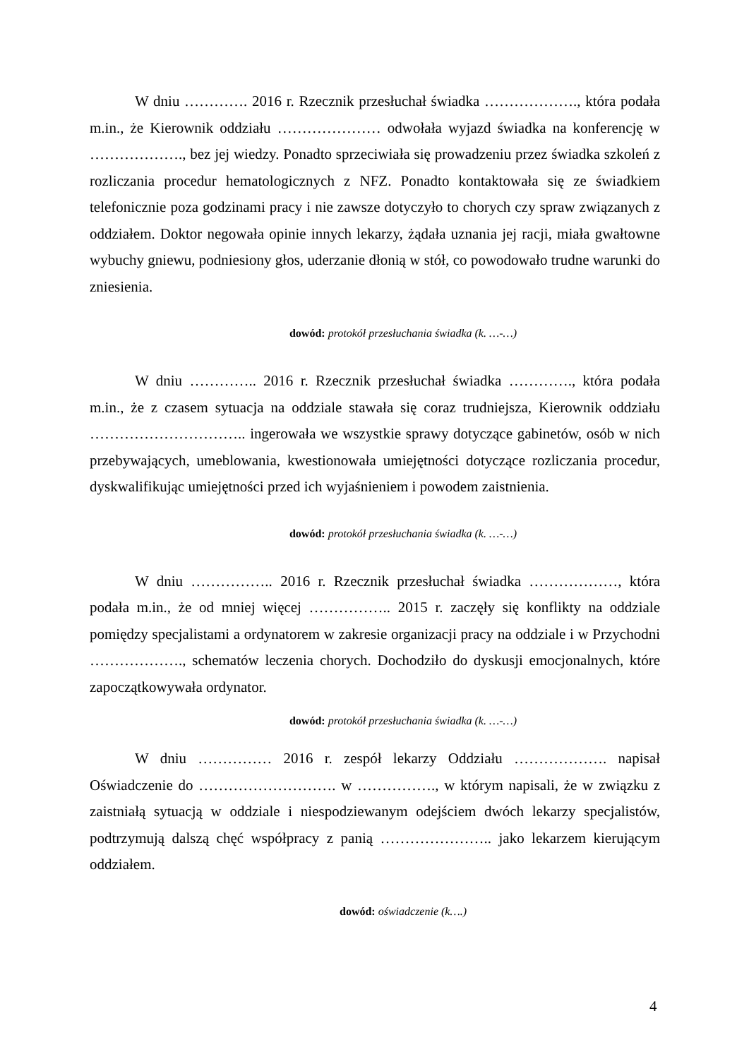W dniu …………. 2016 r. Rzecznik przesłuchał świadka ………………., która podała m.in., że Kierownik oddziału ………………… odwołała wyjazd świadka na konferencję w ………………., bez jej wiedzy. Ponadto sprzeciwiała się prowadzeniu przez świadka szkoleń z rozliczania procedur hematologicznych z NFZ. Ponadto kontaktowała się ze świadkiem telefonicznie poza godzinami pracy i nie zawsze dotyczyło to chorych czy spraw związanych z oddziałem. Doktor negowała opinie innych lekarzy, żądała uznania jej racji, miała gwałtowne wybuchy gniewu, podniesiony głos, uderzanie dłonią w stół, co powodowało trudne warunki do zniesienia.
dowód: protokół przesłuchania świadka (k. …-…)
W dniu ………….. 2016 r. Rzecznik przesłuchał świadka …………., która podała m.in., że z czasem sytuacja na oddziale stawała się coraz trudniejsza, Kierownik oddziału ………………………….. ingerowała we wszystkie sprawy dotyczące gabinetów, osób w nich przebywających, umeblowania, kwestionowała umiejętności dotyczące rozliczania procedur, dyskwalifikując umiejętności przed ich wyjaśnieniem i powodem zaistnienia.
dowód: protokół przesłuchania świadka (k. …-…)
W dniu …………….. 2016 r. Rzecznik przesłuchał świadka ………………, która podała m.in., że od mniej więcej …………….. 2015 r. zaczęły się konflikty na oddziale pomiędzy specjalistami a ordynatorem w zakresie organizacji pracy na oddziale i w Przychodni ………………., schematów leczenia chorych. Dochodziło do dyskusji emocjonalnych, które zapoczątkowywała ordynator.
dowód: protokół przesłuchania świadka (k. …-…)
W dniu …………… 2016 r. zespół lekarzy Oddziału ………………. napisał Oświadczenie do ………………………. w ……………., w którym napisali, że w związku z zaistniałą sytuacją w oddziale i niespodziewanym odejściem dwóch lekarzy specjalistów, podtrzymują dalszą chęć współpracy z panią ………………….. jako lekarzem kierującym oddziałem.
dowód: oświadczenie (k….)
4